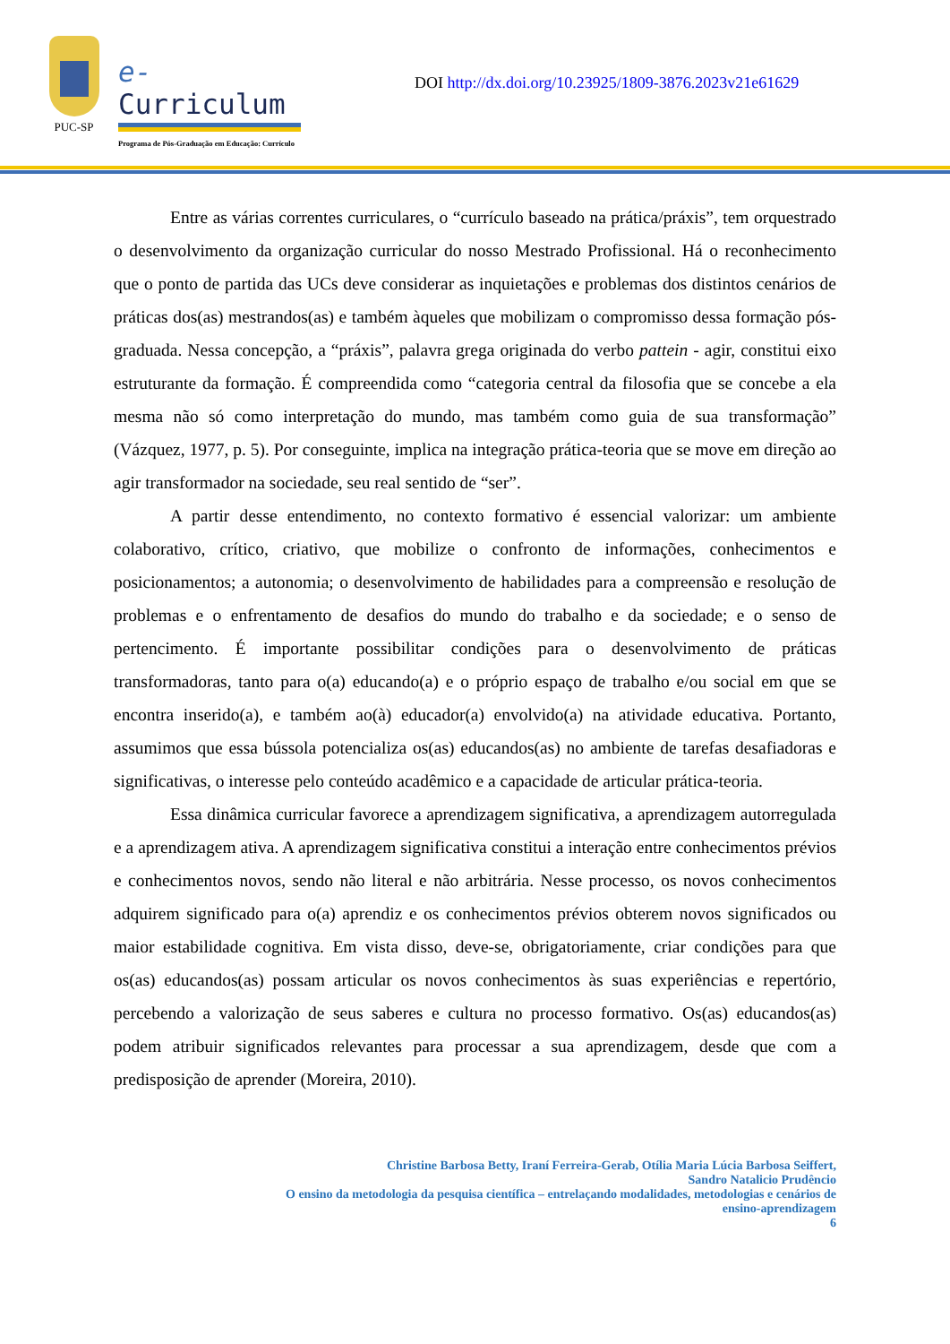PUC-SP
e-Curriculum
Programa de Pós-Graduação em Educação: Currículo
DOI http://dx.doi.org/10.23925/1809-3876.2023v21e61629
Entre as várias correntes curriculares, o “currículo baseado na prática/práxis”, tem orquestrado o desenvolvimento da organização curricular do nosso Mestrado Profissional. Há o reconhecimento que o ponto de partida das UCs deve considerar as inquietações e problemas dos distintos cenários de práticas dos(as) mestrandos(as) e também àqueles que mobilizam o compromisso dessa formação pós-graduada. Nessa concepção, a “práxis”, palavra grega originada do verbo pattein - agir, constitui eixo estruturante da formação. É compreendida como “categoria central da filosofia que se concebe a ela mesma não só como interpretação do mundo, mas também como guia de sua transformação” (Vázquez, 1977, p. 5). Por conseguinte, implica na integração prática-teoria que se move em direção ao agir transformador na sociedade, seu real sentido de “ser”.
A partir desse entendimento, no contexto formativo é essencial valorizar: um ambiente colaborativo, crítico, criativo, que mobilize o confronto de informações, conhecimentos e posicionamentos; a autonomia; o desenvolvimento de habilidades para a compreensão e resolução de problemas e o enfrentamento de desafios do mundo do trabalho e da sociedade; e o senso de pertencimento. É importante possibilitar condições para o desenvolvimento de práticas transformadoras, tanto para o(a) educando(a) e o próprio espaço de trabalho e/ou social em que se encontra inserido(a), e também ao(à) educador(a) envolvido(a) na atividade educativa. Portanto, assumimos que essa bússola potencializa os(as) educandos(as) no ambiente de tarefas desafiadoras e significativas, o interesse pelo conteúdo acadêmico e a capacidade de articular prática-teoria.
Essa dinâmica curricular favorece a aprendizagem significativa, a aprendizagem autorregulada e a aprendizagem ativa. A aprendizagem significativa constitui a interação entre conhecimentos prévios e conhecimentos novos, sendo não literal e não arbitrária. Nesse processo, os novos conhecimentos adquirem significado para o(a) aprendiz e os conhecimentos prévios obterem novos significados ou maior estabilidade cognitiva. Em vista disso, deve-se, obrigatoriamente, criar condições para que os(as) educandos(as) possam articular os novos conhecimentos às suas experiências e repertório, percebendo a valorização de seus saberes e cultura no processo formativo. Os(as) educandos(as) podem atribuir significados relevantes para processar a sua aprendizagem, desde que com a predisposição de aprender (Moreira, 2010).
Christine Barbosa Betty, Iraní Ferreira-Gerab, Otília Maria Lúcia Barbosa Seiffert,
Sandro Natalicio Prudêncio
O ensino da metodologia da pesquisa científica – entrelaçando modalidades, metodologias e cenários de
ensino-aprendizagem
6